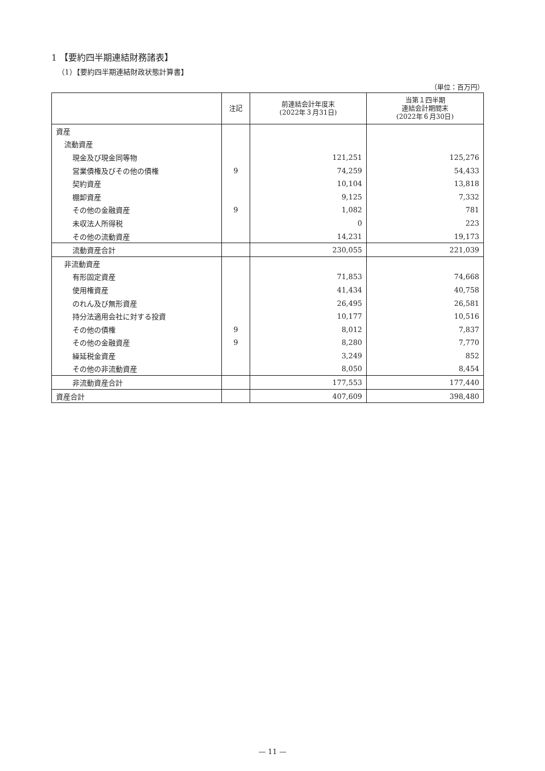1 【要約四半期連結財務諸表】
（1）【要約四半期連結財政状態計算書】
（単位：百万円）
| | 注記 | 前連結会計年度末 (2022年３月31日) | 当第１四半期 連結会計期間末 (2022年６月30日) |
| --- | --- | --- | --- |
| 資産 | | | |
| 流動資産 | | | |
| 現金及び現金同等物 | | 121,251 | 125,276 |
| 営業債権及びその他の債権 | 9 | 74,259 | 54,433 |
| 契約資産 | | 10,104 | 13,818 |
| 棚卸資産 | | 9,125 | 7,332 |
| その他の金融資産 | 9 | 1,082 | 781 |
| 未収法人所得税 | | 0 | 223 |
| その他の流動資産 | | 14,231 | 19,173 |
| 流動資産合計 | | 230,055 | 221,039 |
| 非流動資産 | | | |
| 有形固定資産 | | 71,853 | 74,668 |
| 使用権資産 | | 41,434 | 40,758 |
| のれん及び無形資産 | | 26,495 | 26,581 |
| 持分法適用会社に対する投資 | | 10,177 | 10,516 |
| その他の債権 | 9 | 8,012 | 7,837 |
| その他の金融資産 | 9 | 8,280 | 7,770 |
| 繰延税金資産 | | 3,249 | 852 |
| その他の非流動資産 | | 8,050 | 8,454 |
| 非流動資産合計 | | 177,553 | 177,440 |
| 資産合計 | | 407,609 | 398,480 |
— 11 —